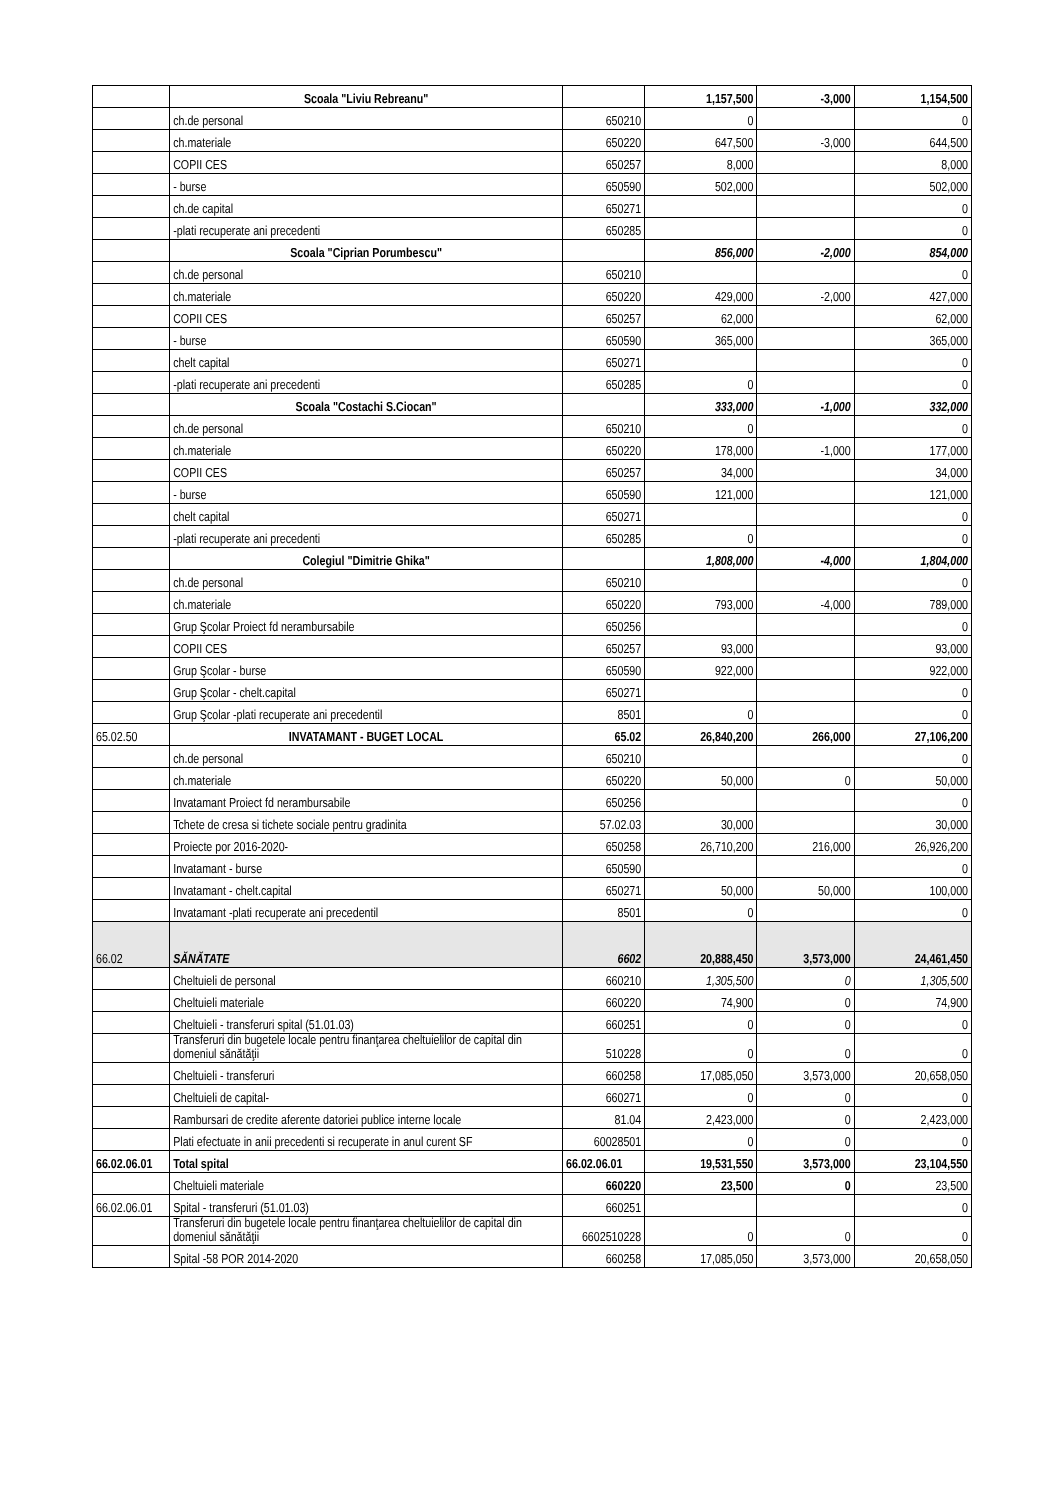| | Scoala "Liviu Rebreanu" | | 1,157,500 | -3,000 | 1,154,500 |
| | ch.de personal | 650210 | 0 | | 0 |
| | ch.materiale | 650220 | 647,500 | -3,000 | 644,500 |
| | COPII CES | 650257 | 8,000 | | 8,000 |
| | - burse | 650590 | 502,000 | | 502,000 |
| | ch.de capital | 650271 | | | 0 |
| | -plati recuperate ani precedenti | 650285 | | | 0 |
| | Scoala "Ciprian Porumbescu" | | 856,000 | -2,000 | 854,000 |
| | ch.de personal | 650210 | | | 0 |
| | ch.materiale | 650220 | 429,000 | -2,000 | 427,000 |
| | COPII CES | 650257 | 62,000 | | 62,000 |
| | - burse | 650590 | 365,000 | | 365,000 |
| | chelt capital | 650271 | | | 0 |
| | -plati recuperate ani precedenti | 650285 | 0 | | 0 |
| | Scoala "Costachi S.Ciocan" | | 333,000 | -1,000 | 332,000 |
| | ch.de personal | 650210 | 0 | | 0 |
| | ch.materiale | 650220 | 178,000 | -1,000 | 177,000 |
| | COPII CES | 650257 | 34,000 | | 34,000 |
| | - burse | 650590 | 121,000 | | 121,000 |
| | chelt capital | 650271 | | | 0 |
| | -plati recuperate ani precedenti | 650285 | 0 | | 0 |
| | Colegiul "Dimitrie Ghika" | | 1,808,000 | -4,000 | 1,804,000 |
| | ch.de personal | 650210 | | | 0 |
| | ch.materiale | 650220 | 793,000 | -4,000 | 789,000 |
| | Grup Şcolar Proiect fd nerambursabile | 650256 | | | 0 |
| | COPII CES | 650257 | 93,000 | | 93,000 |
| | Grup Şcolar - burse | 650590 | 922,000 | | 922,000 |
| | Grup Şcolar - chelt.capital | 650271 | | | 0 |
| | Grup Şcolar -plati recuperate ani precedentil | 8501 | 0 | | 0 |
| 65.02.50 | INVATAMANT - BUGET LOCAL | 65.02 | 26,840,200 | 266,000 | 27,106,200 |
| | ch.de personal | 650210 | | | 0 |
| | ch.materiale | 650220 | 50,000 | 0 | 50,000 |
| | Invatamant Proiect fd nerambursabile | 650256 | | | 0 |
| | Tchete de cresa si tichete sociale pentru gradinita | 57.02.03 | 30,000 | | 30,000 |
| | Proiecte por 2016-2020- | 650258 | 26,710,200 | 216,000 | 26,926,200 |
| | Invatamant - burse | 650590 | | | 0 |
| | Invatamant - chelt.capital | 650271 | 50,000 | 50,000 | 100,000 |
| | Invatamant -plati recuperate ani precedentil | 8501 | 0 | | 0 |
| 66.02 | SĂNĂTATE | 6602 | 20,888,450 | 3,573,000 | 24,461,450 |
| | Cheltuieli de personal | 660210 | 1,305,500 | 0 | 1,305,500 |
| | Cheltuieli materiale | 660220 | 74,900 | 0 | 74,900 |
| | Cheltuieli - transferuri spital (51.01.03) | 660251 | 0 | 0 | 0 |
| | Transferuri din bugetele locale pentru finanţarea cheltuielilor de capital din domeniul sănătăţii | 510228 | 0 | 0 | 0 |
| | Cheltuieli - transferuri | 660258 | 17,085,050 | 3,573,000 | 20,658,050 |
| | Cheltuieli de capital- | 660271 | 0 | 0 | 0 |
| | Rambursari de credite aferente datoriei publice interne locale | 81.04 | 2,423,000 | 0 | 2,423,000 |
| | Plati efectuate in anii precedenti si recuperate in anul curent SF | 60028501 | 0 | 0 | 0 |
| 66.02.06.01 | Total spital | 66.02.06.01 | 19,531,550 | 3,573,000 | 23,104,550 |
| | Cheltuieli materiale | 660220 | 23,500 | 0 | 23,500 |
| 66.02.06.01 | Spital - transferuri (51.01.03) | 660251 | | | 0 |
| | Transferuri din bugetele locale pentru finanţarea cheltuielilor de capital din domeniul sănătăţii | 6602510228 | 0 | 0 | 0 |
| | Spital -58 POR 2014-2020 | 660258 | 17,085,050 | 3,573,000 | 20,658,050 |